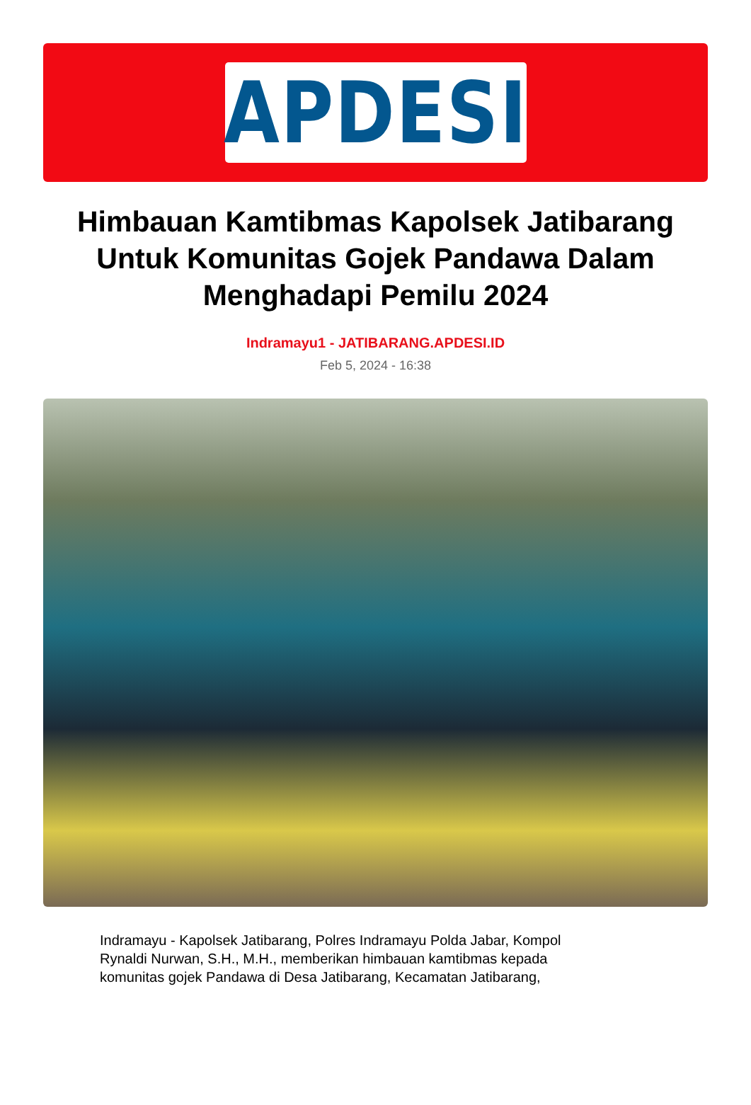APDESI
Himbauan Kamtibmas Kapolsek Jatibarang Untuk Komunitas Gojek Pandawa Dalam Menghadapi Pemilu 2024
Indramayu1 - JATIBARANG.APDESI.ID
Feb 5, 2024 - 16:38
Indramayu - Kapolsek Jatibarang, Polres Indramayu Polda Jabar, Kompol Rynaldi Nurwan, S.H., M.H., memberikan himbauan kamtibmas kepada komunitas gojek Pandawa di Desa Jatibarang, Kecamatan Jatibarang,